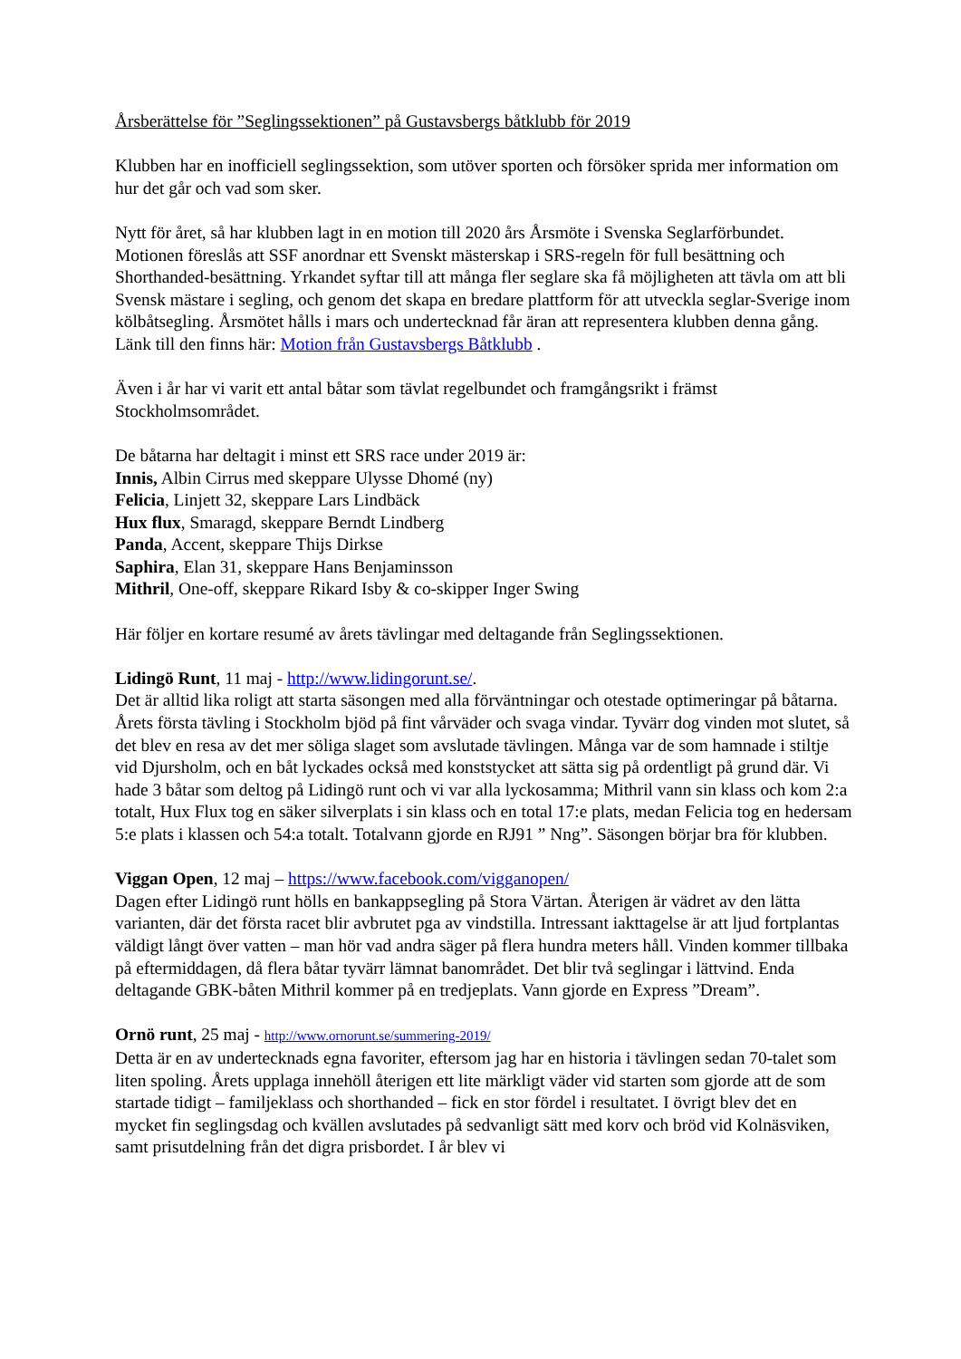Årsberättelse för ”Seglingssektionen” på Gustavsbergs båtklubb för 2019
Klubben har en inofficiell seglingssektion, som utöver sporten och försöker sprida mer information om hur det går och vad som sker.
Nytt för året, så har klubben lagt in en motion till 2020 års Årsmöte i Svenska Seglarförbundet. Motionen föreslås att SSF anordnar ett Svenskt mästerskap i SRS-regeln för full besättning och Shorthanded-besättning. Yrkandet syftar till att många fler seglare ska få möjligheten att tävla om att bli Svensk mästare i segling, och genom det skapa en bredare plattform för att utveckla seglar-Sverige inom kölbåtsegling. Årsmötet hålls i mars och undertecknad får äran att representera klubben denna gång.
Länk till den finns här: Motion från Gustavsbergs Båtklubb .
Även i år har vi varit ett antal båtar som tävlat regelbundet och framgångsrikt i främst Stockholmsområdet.
De båtarna har deltagit i minst ett SRS race under 2019 är:
Innis, Albin Cirrus med skeppare Ulysse Dhomé (ny)
Felicia, Linjett 32, skeppare Lars Lindbäck
Hux flux, Smaragd, skeppare Berndt Lindberg
Panda, Accent, skeppare Thijs Dirkse
Saphira, Elan 31, skeppare Hans Benjaminsson
Mithril, One-off, skeppare Rikard Isby & co-skipper Inger Swing
Här följer en kortare resumé av årets tävlingar med deltagande från Seglingssektionen.
Lidingö Runt, 11 maj - http://www.lidingorunt.se/.
Det är alltid lika roligt att starta säsongen med alla förväntningar och otestade optimeringar på båtarna. Årets första tävling i Stockholm bjöd på fint vårväder och svaga vindar. Tyvärr dog vinden mot slutet, så det blev en resa av det mer söliga slaget som avslutade tävlingen. Många var de som hamnade i stiltje vid Djursholm, och en båt lyckades också med konststycket att sätta sig på ordentligt på grund där. Vi hade 3 båtar som deltog på Lidingö runt och vi var alla lyckosamma; Mithril vann sin klass och kom 2:a totalt, Hux Flux tog en säker silverplats i sin klass och en total 17:e plats, medan Felicia tog en hedersam 5:e plats i klassen och 54:a totalt. Totalvann gjorde en RJ91 ” Nng”. Säsongen börjar bra för klubben.
Viggan Open, 12 maj – https://www.facebook.com/vigganopen/
Dagen efter Lidingö runt hölls en bankappsegling på Stora Värtan. Återigen är vädret av den lätta varianten, där det första racet blir avbrutet pga av vindstilla. Intressant iakttagelse är att ljud fortplantas väldigt långt över vatten – man hör vad andra säger på flera hundra meters håll. Vinden kommer tillbaka på eftermiddagen, då flera båtar tyvärr lämnat banområdet. Det blir två seglingar i lättvind. Enda deltagande GBK-båten Mithril kommer på en tredjeplats. Vann gjorde en Express ”Dream”.
Ornö runt, 25 maj - http://www.ornorunt.se/summering-2019/
Detta är en av undertecknads egna favoriter, eftersom jag har en historia i tävlingen sedan 70-talet som liten spoling. Årets upplaga innehöll återigen ett lite märkligt väder vid starten som gjorde att de som startade tidigt – familjeklass och shorthanded – fick en stor fördel i resultatet. I övrigt blev det en mycket fin seglingsdag och kvällen avslutades på sedvanligt sätt med korv och bröd vid Kolnäsviken, samt prisutdelning från det digra prisbordet. I år blev vi